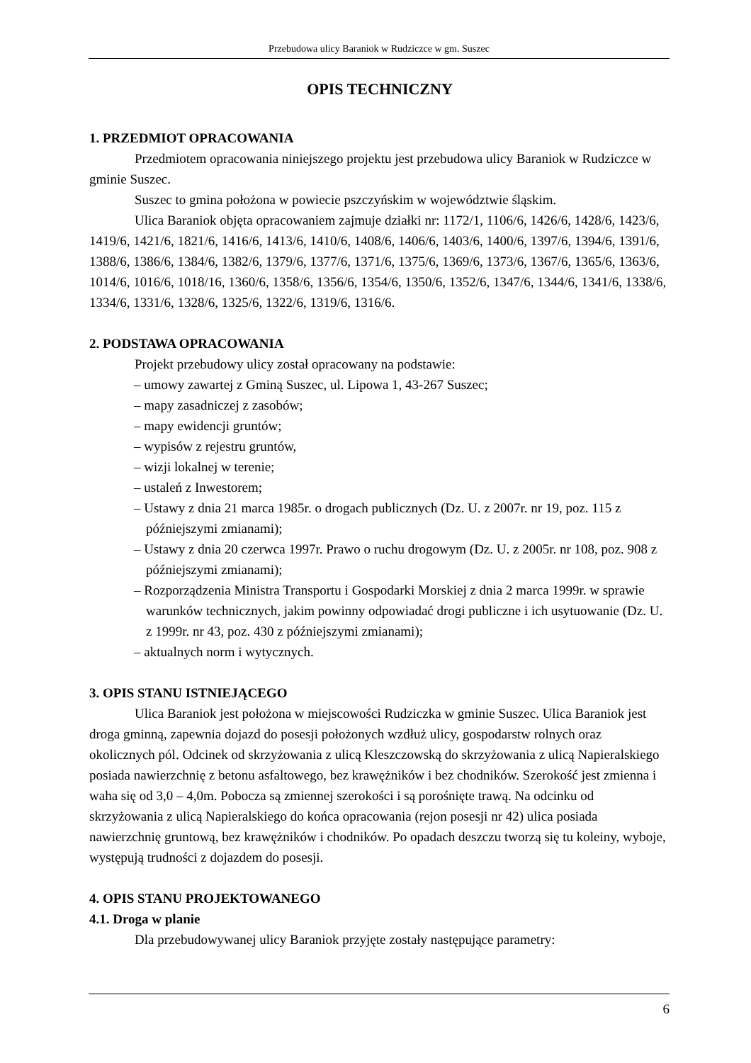Przebudowa ulicy Baraniok w Rudziczce w gm. Suszec
OPIS TECHNICZNY
1. PRZEDMIOT OPRACOWANIA
Przedmiotem opracowania niniejszego projektu jest przebudowa ulicy Baraniok w Rudziczce w gminie Suszec.
Suszec to gmina położona w powiecie pszczyńskim w województwie śląskim.
Ulica Baraniok objęta opracowaniem zajmuje działki nr: 1172/1, 1106/6, 1426/6, 1428/6, 1423/6, 1419/6, 1421/6, 1821/6, 1416/6, 1413/6, 1410/6, 1408/6, 1406/6, 1403/6, 1400/6, 1397/6, 1394/6, 1391/6, 1388/6, 1386/6, 1384/6, 1382/6, 1379/6, 1377/6, 1371/6, 1375/6, 1369/6, 1373/6, 1367/6, 1365/6, 1363/6, 1014/6, 1016/6, 1018/16, 1360/6, 1358/6, 1356/6, 1354/6, 1350/6, 1352/6, 1347/6, 1344/6, 1341/6, 1338/6, 1334/6, 1331/6, 1328/6, 1325/6, 1322/6, 1319/6, 1316/6.
2. PODSTAWA OPRACOWANIA
Projekt przebudowy ulicy został opracowany na podstawie:
– umowy zawartej z Gminą Suszec, ul. Lipowa 1, 43-267 Suszec;
– mapy zasadniczej z zasobów;
– mapy ewidencji gruntów;
– wypisów z rejestru gruntów,
– wizji lokalnej w terenie;
– ustaleń z Inwestorem;
– Ustawy z dnia 21 marca 1985r. o drogach publicznych (Dz. U. z 2007r. nr 19, poz. 115 z późniejszymi zmianami);
– Ustawy z dnia 20 czerwca 1997r. Prawo o ruchu drogowym (Dz. U. z 2005r. nr 108, poz. 908 z późniejszymi zmianami);
– Rozporządzenia Ministra Transportu i Gospodarki Morskiej z dnia 2 marca 1999r. w sprawie warunków technicznych, jakim powinny odpowiadać drogi publiczne i ich usytuowanie (Dz. U. z 1999r. nr 43, poz. 430 z późniejszymi zmianami);
– aktualnych norm i wytycznych.
3. OPIS STANU ISTNIEJĄCEGO
Ulica Baraniok jest położona w miejscowości Rudziczka w gminie Suszec. Ulica Baraniok jest droga gminną, zapewnia dojazd do posesji położonych wzdłuż ulicy, gospodarstw rolnych oraz okolicznych pól. Odcinek od skrzyżowania z ulicą Kleszczowską do skrzyżowania z ulicą Napieralskiego posiada nawierzchnię z betonu asfaltowego, bez krawężników i bez chodników. Szerokość jest zmienna i waha się od 3,0 – 4,0m. Pobocza są zmiennej szerokości i są porośnięte trawą. Na odcinku od skrzyżowania z ulicą Napieralskiego do końca opracowania (rejon posesji nr 42) ulica posiada nawierzchnię gruntową, bez krawężników i chodników. Po opadach deszczu tworzą się tu koleiny, wyboje, występują trudności z dojazdem do posesji.
4. OPIS STANU PROJEKTOWANEGO
4.1. Droga w planie
Dla przebudowywanej ulicy Baraniok przyjęte zostały następujące parametry:
6